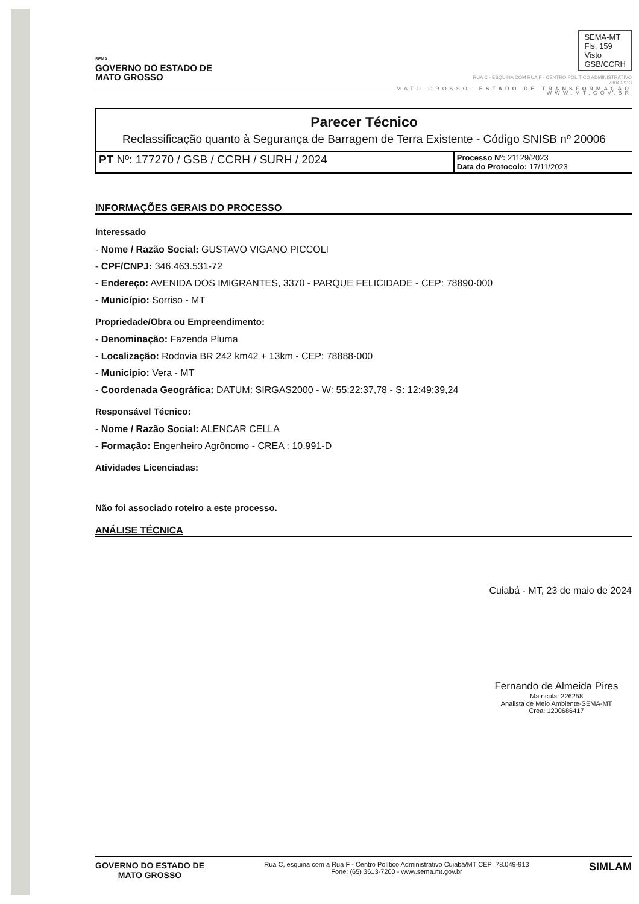SEMA
GOVERNO DO ESTADO DE
MATO GROSSO
SEMA-MT
Fls. 159
Visto
GSB/CCRH
RUA C - ESQUINA COM RUA F - CENTRO POLÍTICO ADMINISTRATIVO
78049-913
MATO GROSSO. ESTADO DE TRANSFORMAÇÃO
WWW.MT.GOV.BR
Parecer Técnico
Reclassificação quanto à Segurança de Barragem de Terra Existente - Código SNISB nº 20006
| PT Nº: 177270 / GSB / CCRH / SURH / 2024 | Processo Nº: 21129/2023 Data do Protocolo: 17/11/2023 |
INFORMAÇÕES GERAIS DO PROCESSO
Interessado
- Nome / Razão Social: GUSTAVO VIGANO PICCOLI
- CPF/CNPJ: 346.463.531-72
- Endereço: AVENIDA DOS IMIGRANTES, 3370 - PARQUE FELICIDADE - CEP: 78890-000
- Município: Sorriso - MT
Propriedade/Obra ou Empreendimento:
- Denominação: Fazenda Pluma
- Localização: Rodovia BR 242 km42 + 13km - CEP: 78888-000
- Município: Vera - MT
- Coordenada Geográfica: DATUM: SIRGAS2000 - W: 55:22:37,78 - S: 12:49:39,24
Responsável Técnico:
- Nome / Razão Social: ALENCAR CELLA
- Formação: Engenheiro Agrônomo - CREA : 10.991-D
Atividades Licenciadas:
Não foi associado roteiro a este processo.
ANÁLISE TÉCNICA
Cuiabá - MT, 23 de maio de 2024
Fernando de Almeida Pires
Matrícula: 226258
Analista de Meio Ambiente-SEMA-MT
Crea: 1200686417
GOVERNO DO ESTADO DE
MATO GROSSO
Rua C, esquina com a Rua F - Centro Político Administrativo Cuiabá/MT CEP: 78.049-913
Fone: (65) 3613-7200 - www.sema.mt.gov.br
SIMLAM